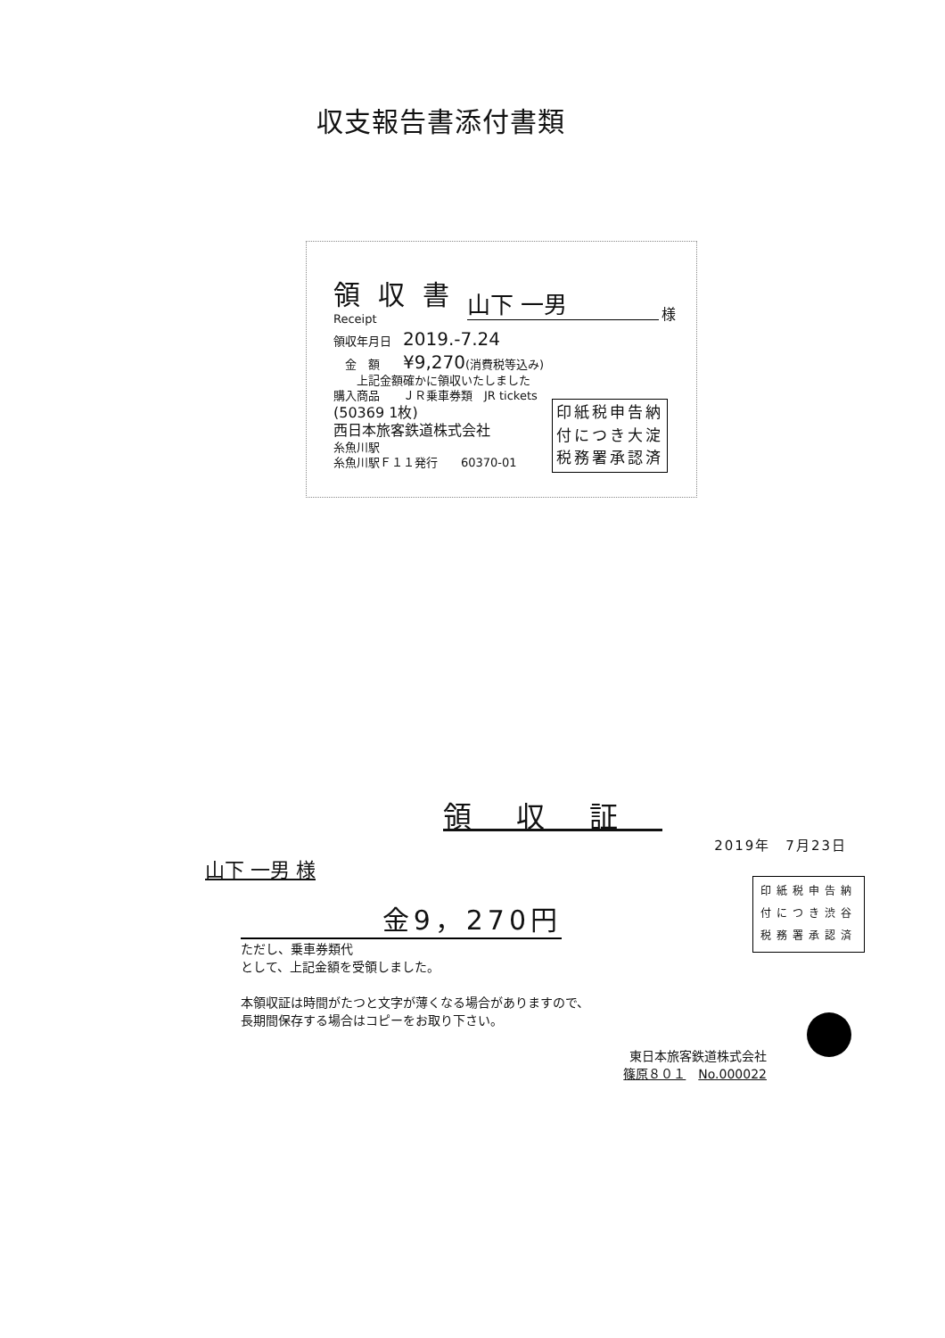収支報告書添付書類
領収書
Receipt
領収年月日　2019.-7.24
　金　額　　¥9,270(消費税等込み)
　　上記金額確かに領収いたしました
購入商品　　ＪＲ乗車券類　JR tickets
(50369 1枚)
西日本旅客鉄道株式会社
糸魚川駅
糸魚川駅Ｆ１１発行　　60370-01
山下 一男 様
印紙税申告納
付につき大淀
税務署承認済
領収証
2019年　7月23日
山下 一男 様
金9，270円
ただし、乗車券類代
として、上記金額を受領しました。
本領収証は時間がたつと文字が薄くなる場合がありますので、
長期間保存する場合はコピーをお取り下さい。
東日本旅客鉄道株式会社
篠原８０１　No.000022
印紙税申告納
付につき渋谷
税務署承認済